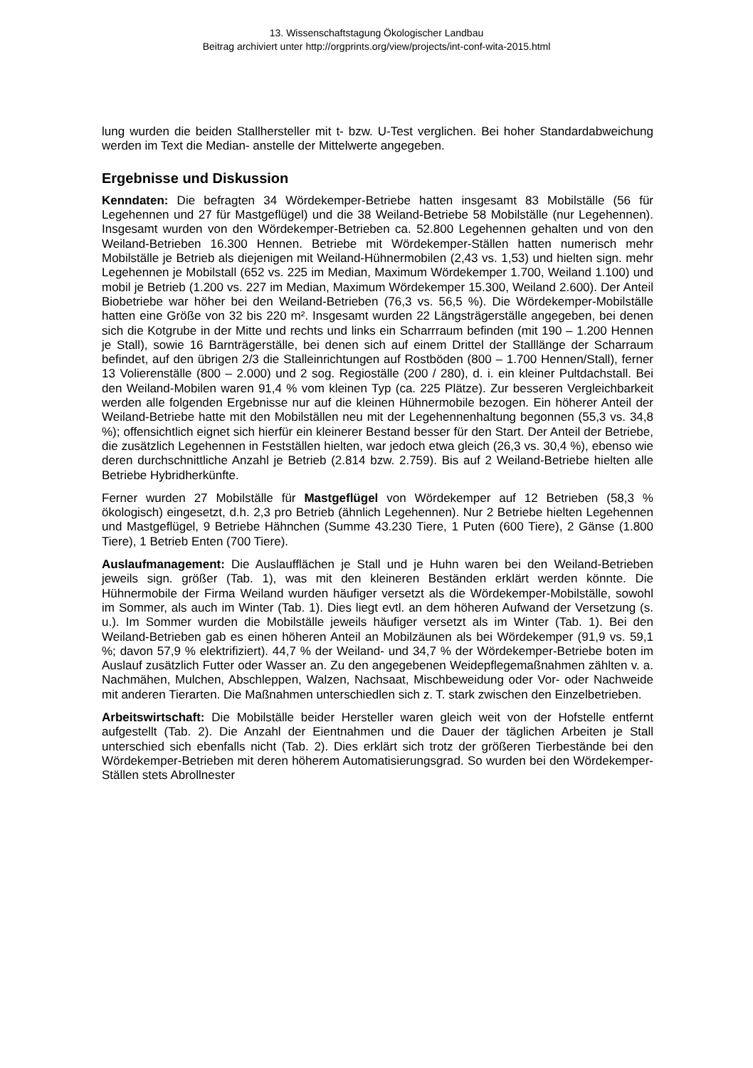13. Wissenschaftstagung Ökologischer Landbau
Beitrag archiviert unter http://orgprints.org/view/projects/int-conf-wita-2015.html
lung wurden die beiden Stallhersteller mit t- bzw. U-Test verglichen. Bei hoher Standardabweichung werden im Text die Median- anstelle der Mittelwerte angegeben.
Ergebnisse und Diskussion
Kenndaten: Die befragten 34 Wördekemper-Betriebe hatten insgesamt 83 Mobilställe (56 für Legehennen und 27 für Mastgeflügel) und die 38 Weiland-Betriebe 58 Mobilställe (nur Legehennen). Insgesamt wurden von den Wördekemper-Betrieben ca. 52.800 Legehennen gehalten und von den Weiland-Betrieben 16.300 Hennen. Betriebe mit Wördekemper-Ställen hatten numerisch mehr Mobilställe je Betrieb als diejenigen mit Weiland-Hühnermobilen (2,43 vs. 1,53) und hielten sign. mehr Legehennen je Mobilstall (652 vs. 225 im Median, Maximum Wördekemper 1.700, Weiland 1.100) und mobil je Betrieb (1.200 vs. 227 im Median, Maximum Wördekemper 15.300, Weiland 2.600). Der Anteil Biobetriebe war höher bei den Weiland-Betrieben (76,3 vs. 56,5 %). Die Wördekemper-Mobilställe hatten eine Größe von 32 bis 220 m². Insgesamt wurden 22 Längsträgerställe angegeben, bei denen sich die Kotgrube in der Mitte und rechts und links ein Scharrraum befinden (mit 190 – 1.200 Hennen je Stall), sowie 16 Barnträgerställe, bei denen sich auf einem Drittel der Stalllänge der Scharraum befindet, auf den übrigen 2/3 die Stalleinrichtungen auf Rostböden (800 – 1.700 Hennen/Stall), ferner 13 Volierenställe (800 – 2.000) und 2 sog. Regioställe (200 / 280), d. i. ein kleiner Pultdachstall. Bei den Weiland-Mobilen waren 91,4 % vom kleinen Typ (ca. 225 Plätze). Zur besseren Vergleichbarkeit werden alle folgenden Ergebnisse nur auf die kleinen Hühnermobile bezogen. Ein höherer Anteil der Weiland-Betriebe hatte mit den Mobilställen neu mit der Legehennenhaltung begonnen (55,3 vs. 34,8 %); offensichtlich eignet sich hierfür ein kleinerer Bestand besser für den Start. Der Anteil der Betriebe, die zusätzlich Legehennen in Festställen hielten, war jedoch etwa gleich (26,3 vs. 30,4 %), ebenso wie deren durchschnittliche Anzahl je Betrieb (2.814 bzw. 2.759). Bis auf 2 Weiland-Betriebe hielten alle Betriebe Hybridherkünfte.
Ferner wurden 27 Mobilställe für Mastgeflügel von Wördekemper auf 12 Betrieben (58,3 % ökologisch) eingesetzt, d.h. 2,3 pro Betrieb (ähnlich Legehennen). Nur 2 Betriebe hielten Legehennen und Mastgeflügel, 9 Betriebe Hähnchen (Summe 43.230 Tiere, 1 Puten (600 Tiere), 2 Gänse (1.800 Tiere), 1 Betrieb Enten (700 Tiere).
Auslaufmanagement: Die Auslaufflächen je Stall und je Huhn waren bei den Weiland-Betrieben jeweils sign. größer (Tab. 1), was mit den kleineren Beständen erklärt werden könnte. Die Hühnermobile der Firma Weiland wurden häufiger versetzt als die Wördekemper-Mobilställe, sowohl im Sommer, als auch im Winter (Tab. 1). Dies liegt evtl. an dem höheren Aufwand der Versetzung (s. u.). Im Sommer wurden die Mobilställe jeweils häufiger versetzt als im Winter (Tab. 1). Bei den Weiland-Betrieben gab es einen höheren Anteil an Mobilzäunen als bei Wördekemper (91,9 vs. 59,1 %; davon 57,9 % elektrifiziert). 44,7 % der Weiland- und 34,7 % der Wördekemper-Betriebe boten im Auslauf zusätzlich Futter oder Wasser an. Zu den angegebenen Weidepflegemaßnahmen zählten v. a. Nachmähen, Mulchen, Abschleppen, Walzen, Nachsaat, Mischbeweidung oder Vor- oder Nachweide mit anderen Tierarten. Die Maßnahmen unterschiedlen sich z. T. stark zwischen den Einzelbetrieben.
Arbeitswirtschaft: Die Mobilställe beider Hersteller waren gleich weit von der Hofstelle entfernt aufgestellt (Tab. 2). Die Anzahl der Eientnahmen und die Dauer der täglichen Arbeiten je Stall unterschied sich ebenfalls nicht (Tab. 2). Dies erklärt sich trotz der größeren Tierbestände bei den Wördekemper-Betrieben mit deren höherem Automatisierungsgrad. So wurden bei den Wördekemper-Ställen stets Abrollnester